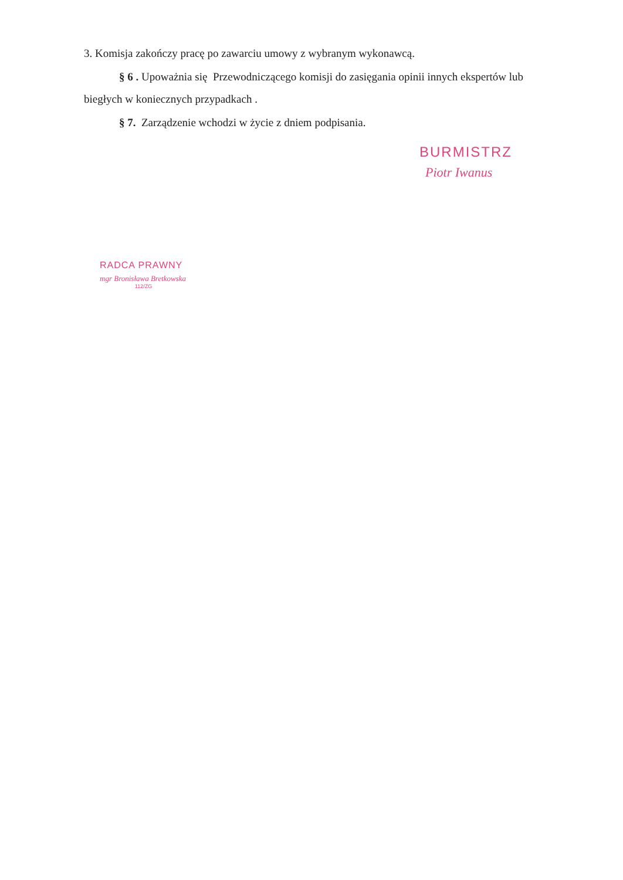3. Komisja zakończy pracę po zawarciu umowy z wybranym wykonawcą.
§ 6 . Upoważnia się Przewodniczącego komisji do zasięgania opinii innych ekspertów lub biegłych w koniecznych przypadkach .
§ 7. Zarządzenie wchodzi w życie z dniem podpisania.
BURMISTRZ
Piotr Iwanus
RADCA PRAWNY
mgr Bronisława Bretkowska
112/ZG